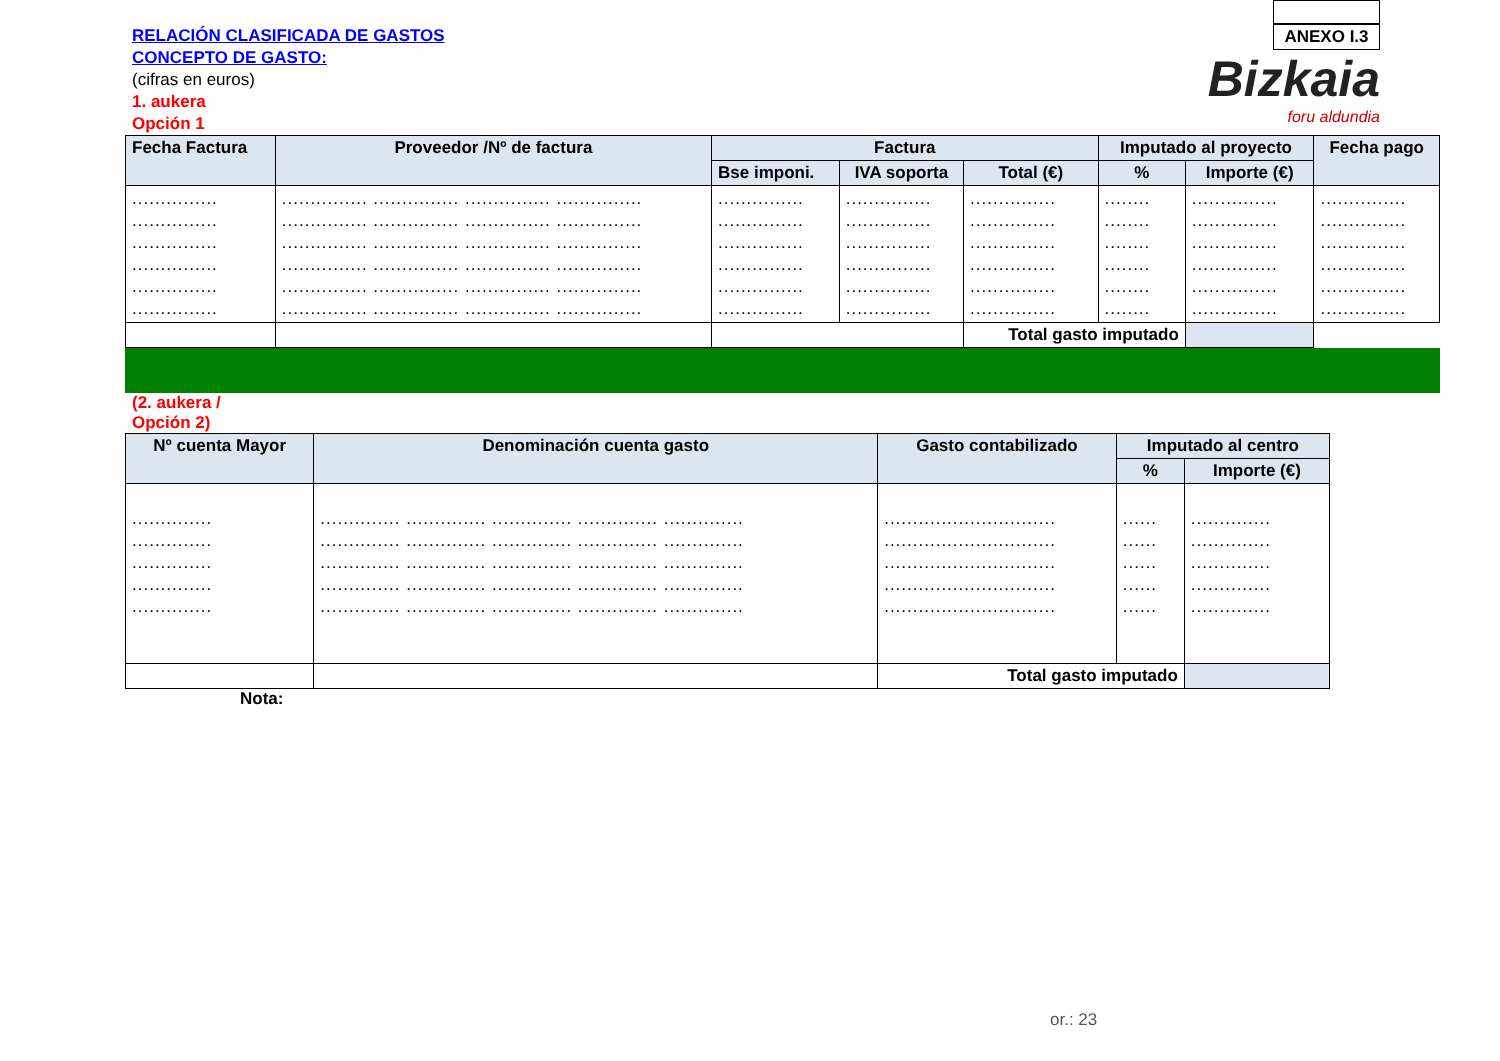RELACIÓN CLASIFICADA DE GASTOS
CONCEPTO DE GASTO:
(cifras en euros)
1. aukera
Opción 1
ANEXO I.3
Bizkaia
foru aldundia
| Fecha Factura | Proveedor /Nº de factura | Factura | | | Imputado al proyecto | | Fecha pago |
| --- | --- | --- | --- | --- | --- | --- | --- |
| | | Bse imponi. | IVA soporta | Total (€) | % | Importe (€) | |
| ............... ............... ............... ............... ............... ............... | ............... ............... ............... ............... ............... ............... ............... ............... ............... ............... ............... ............... ............... ............... ............... ............... ............... ............... ............... ............... ............... ............... ............... ............... | ............... ............... ............... ............... ............... ............... | ............... ............... ............... ............... ............... ............... | ............... ............... ............... ............... ............... ............... | ........ ........ ........ ........ ........ ........ | ............... ............... ............... ............... ............... ............... | ............... ............... ............... ............... ............... ............... |
| | | | | Total gasto imputado | | | |
(2. aukera /
Opción 2)
| Nº cuenta Mayor | Denominación cuenta gasto | Gasto contabilizado | Imputado al centro | |
| --- | --- | --- | --- | --- |
| | | | % | Importe (€) |
| .............. .............. .............. .............. .............. | .............. .............. .............. .............. .............. .............. .............. .............. .............. .............. .............. .............. .............. .............. .............. .............. .............. .............. .............. .............. .............. .............. .............. .............. .............. | .............................. .............................. .............................. .............................. .............................. | ...... ...... ...... ...... ...... | .............. .............. .............. .............. .............. |
| | | Total gasto imputado | | |
Nota:
or.: 23